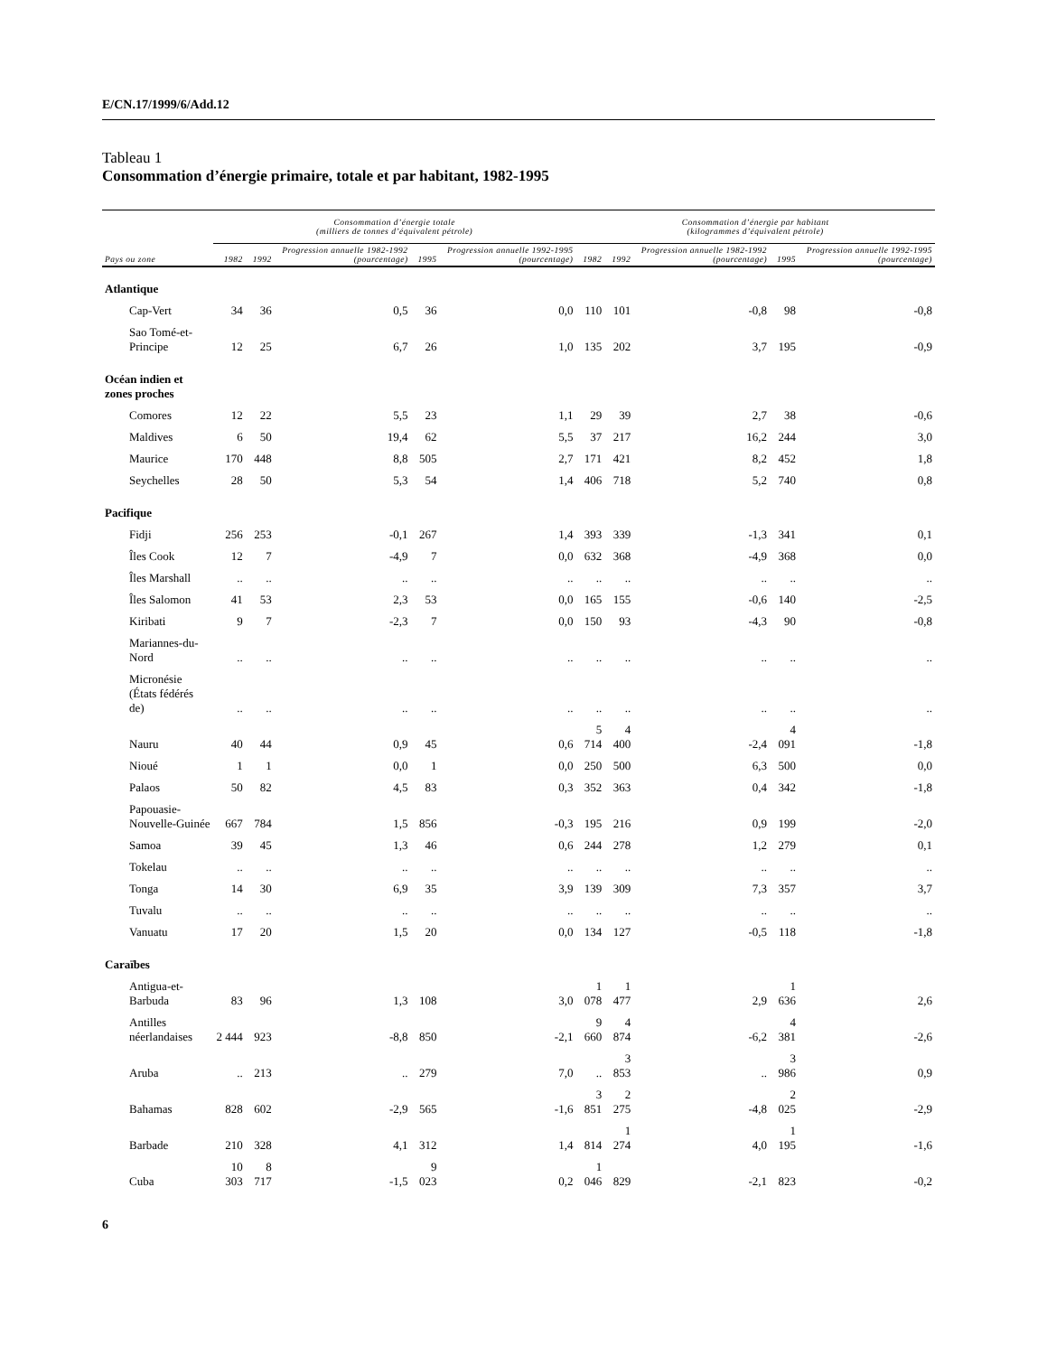E/CN.17/1999/6/Add.12
Tableau 1
Consommation d’énergie primaire, totale et par habitant, 1982-1995
| | Consommation d’énergie totale (milliers de tonnes d’équivalent pétrole) | | | | | Consommation d’énergie par habitant (kilogrammes d’équivalent pétrole) | | | | |
| --- | --- | --- | --- | --- | --- | --- | --- | --- | --- | --- |
| Pays ou zone | 1982 | 1992 | Progression annuelle 1982-1992 (pourcentage) | 1995 | Progression annuelle 1992-1995 (pourcentage) | 1982 | 1992 | Progression annuelle 1982-1992 (pourcentage) | 1995 | Progression annuelle 1992-1995 (pourcentage) |
| Atlantique | | | | | | | | | | |
| Cap-Vert | 34 | 36 | 0,5 | 36 | 0,0 | 110 | 101 | -0,8 | 98 | -0,8 |
| Sao Tomé-et-Principe | 12 | 25 | 6,7 | 26 | 1,0 | 135 | 202 | 3,7 | 195 | -0,9 |
| Océan indien et zones proches | | | | | | | | | | |
| Comores | 12 | 22 | 5,5 | 23 | 1,1 | 29 | 39 | 2,7 | 38 | -0,6 |
| Maldives | 6 | 50 | 19,4 | 62 | 5,5 | 37 | 217 | 16,2 | 244 | 3,0 |
| Maurice | 170 | 448 | 8,8 | 505 | 2,7 | 171 | 421 | 8,2 | 452 | 1,8 |
| Seychelles | 28 | 50 | 5,3 | 54 | 1,4 | 406 | 718 | 5,2 | 740 | 0,8 |
| Pacifique | | | | | | | | | | |
| Fidji | 256 | 253 | -0,1 | 267 | 1,4 | 393 | 339 | -1,3 | 341 | 0,1 |
| Îles Cook | 12 | 7 | -4,9 | 7 | 0,0 | 632 | 368 | -4,9 | 368 | 0,0 |
| Îles Marshall | .. | .. | .. | .. | .. | .. | .. | .. | .. | .. |
| Îles Salomon | 41 | 53 | 2,3 | 53 | 0,0 | 165 | 155 | -0,6 | 140 | -2,5 |
| Kiribati | 9 | 7 | -2,3 | 7 | 0,0 | 150 | 93 | -4,3 | 90 | -0,8 |
| Mariannes-du-Nord | .. | .. | .. | .. | .. | .. | .. | .. | .. | .. |
| Micronésie (États fédérés de) | .. | .. | .. | .. | .. | .. | .. | .. | .. | .. |
| Nauru | 40 | 44 | 0,9 | 45 | 0,6 | 5 714 | 4 400 | -2,4 | 4 091 | -1,8 |
| Nioué | 1 | 1 | 0,0 | 1 | 0,0 | 250 | 500 | 6,3 | 500 | 0,0 |
| Palaos | 50 | 82 | 4,5 | 83 | 0,3 | 352 | 363 | 0,4 | 342 | -1,8 |
| Papouasie-Nouvelle-Guinée | 667 | 784 | 1,5 | 856 | -0,3 | 195 | 216 | 0,9 | 199 | -2,0 |
| Samoa | 39 | 45 | 1,3 | 46 | 0,6 | 244 | 278 | 1,2 | 279 | 0,1 |
| Tokelau | .. | .. | .. | .. | .. | .. | .. | .. | .. | .. |
| Tonga | 14 | 30 | 6,9 | 35 | 3,9 | 139 | 309 | 7,3 | 357 | 3,7 |
| Tuvalu | .. | .. | .. | .. | .. | .. | .. | .. | .. | .. |
| Vanuatu | 17 | 20 | 1,5 | 20 | 0,0 | 134 | 127 | -0,5 | 118 | -1,8 |
| Caraïbes | | | | | | | | | | |
| Antigua-et-Barbuda | 83 | 96 | 1,3 | 108 | 3,0 | 1 078 | 1 477 | 2,9 | 1 636 | 2,6 |
| Antilles néerlandaises | 2 444 | 923 | -8,8 | 850 | -2,1 | 9 660 | 4 874 | -6,2 | 4 381 | -2,6 |
| Aruba | .. | 213 | .. | 279 | 7,0 | .. | 3 853 | .. | 3 986 | 0,9 |
| Bahamas | 828 | 602 | -2,9 | 565 | -1,6 | 3 851 | 2 275 | -4,8 | 2 025 | -2,9 |
| Barbade | 210 | 328 | 4,1 | 312 | 1,4 | 814 | 1 274 | 4,0 | 1 195 | -1,6 |
| Cuba | 10 303 | 8 717 | -1,5 | 9 023 | 0,2 | 1 046 | 829 | -2,1 | 823 | -0,2 |
6